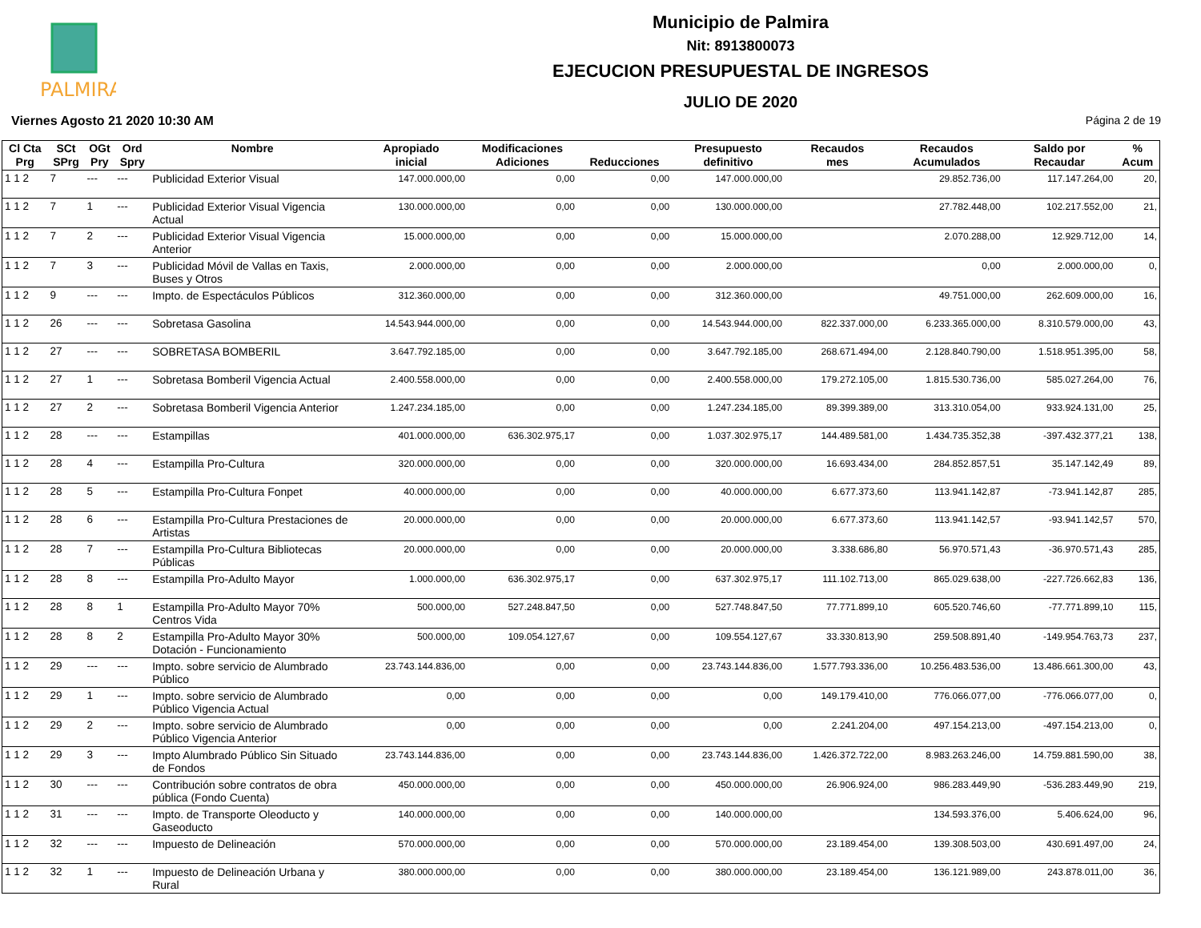PALMIRA
Municipio de Palmira
Nit: 8913800073
EJECUCION PRESUPUESTAL DE INGRESOS
JULIO DE 2020
Viernes Agosto 21 2020 10:30 AM Página 2 de 19
| Cl Cta Prg | SCt SPrg | OGt Pry | Ord Spry | Nombre | Apropiado inicial | Modificaciones Adiciones | Reducciones | Presupuesto definitivo | Recaudos mes | Recaudos Acumulados | Saldo por Recaudar | % Acum |
| --- | --- | --- | --- | --- | --- | --- | --- | --- | --- | --- | --- | --- |
| 1 1 2 | 7 | --- | --- | Publicidad Exterior Visual | 147.000.000,00 | 0,00 | 0,00 | 147.000.000,00 | | 29.852.736,00 | 117.147.264,00 | 20, |
| 1 1 2 | 7 | 1 | --- | Publicidad Exterior Visual Vigencia Actual | 130.000.000,00 | 0,00 | 0,00 | 130.000.000,00 | | 27.782.448,00 | 102.217.552,00 | 21, |
| 1 1 2 | 7 | 2 | --- | Publicidad Exterior Visual Vigencia Anterior | 15.000.000,00 | 0,00 | 0,00 | 15.000.000,00 | | 2.070.288,00 | 12.929.712,00 | 14, |
| 1 1 2 | 7 | 3 | --- | Publicidad Móvil de Vallas en Taxis, Buses y Otros | 2.000.000,00 | 0,00 | 0,00 | 2.000.000,00 | | 0,00 | 2.000.000,00 | 0, |
| 1 1 2 | 9 | --- | --- | Impto. de Espectáculos Públicos | 312.360.000,00 | 0,00 | 0,00 | 312.360.000,00 | | 49.751.000,00 | 262.609.000,00 | 16, |
| 1 1 2 | 26 | --- | --- | Sobretasa Gasolina | 14.543.944.000,00 | 0,00 | 0,00 | 14.543.944.000,00 | 822.337.000,00 | 6.233.365.000,00 | 8.310.579.000,00 | 43, |
| 1 1 2 | 27 | --- | --- | SOBRETASA BOMBERIL | 3.647.792.185,00 | 0,00 | 0,00 | 3.647.792.185,00 | 268.671.494,00 | 2.128.840.790,00 | 1.518.951.395,00 | 58, |
| 1 1 2 | 27 | 1 | --- | Sobretasa Bomberil Vigencia Actual | 2.400.558.000,00 | 0,00 | 0,00 | 2.400.558.000,00 | 179.272.105,00 | 1.815.530.736,00 | 585.027.264,00 | 76, |
| 1 1 2 | 27 | 2 | --- | Sobretasa Bomberil Vigencia Anterior | 1.247.234.185,00 | 0,00 | 0,00 | 1.247.234.185,00 | 89.399.389,00 | 313.310.054,00 | 933.924.131,00 | 25, |
| 1 1 2 | 28 | --- | --- | Estampillas | 401.000.000,00 | 636.302.975,17 | 0,00 | 1.037.302.975,17 | 144.489.581,00 | 1.434.735.352,38 | -397.432.377,21 | 138, |
| 1 1 2 | 28 | 4 | --- | Estampilla Pro-Cultura | 320.000.000,00 | 0,00 | 0,00 | 320.000.000,00 | 16.693.434,00 | 284.852.857,51 | 35.147.142,49 | 89, |
| 1 1 2 | 28 | 5 | --- | Estampilla Pro-Cultura Fonpet | 40.000.000,00 | 0,00 | 0,00 | 40.000.000,00 | 6.677.373,60 | 113.941.142,87 | -73.941.142,87 | 285, |
| 1 1 2 | 28 | 6 | --- | Estampilla Pro-Cultura Prestaciones de Artistas | 20.000.000,00 | 0,00 | 0,00 | 20.000.000,00 | 6.677.373,60 | 113.941.142,57 | -93.941.142,57 | 570, |
| 1 1 2 | 28 | 7 | --- | Estampilla Pro-Cultura Bibliotecas Públicas | 20.000.000,00 | 0,00 | 0,00 | 20.000.000,00 | 3.338.686,80 | 56.970.571,43 | -36.970.571,43 | 285, |
| 1 1 2 | 28 | 8 | --- | Estampilla Pro-Adulto Mayor | 1.000.000,00 | 636.302.975,17 | 0,00 | 637.302.975,17 | 111.102.713,00 | 865.029.638,00 | -227.726.662,83 | 136, |
| 1 1 2 | 28 | 8 | 1 | Estampilla Pro-Adulto Mayor 70% Centros Vida | 500.000,00 | 527.248.847,50 | 0,00 | 527.748.847,50 | 77.771.899,10 | 605.520.746,60 | -77.771.899,10 | 115, |
| 1 1 2 | 28 | 8 | 2 | Estampilla Pro-Adulto Mayor 30% Dotación - Funcionamiento | 500.000,00 | 109.054.127,67 | 0,00 | 109.554.127,67 | 33.330.813,90 | 259.508.891,40 | -149.954.763,73 | 237, |
| 1 1 2 | 29 | --- | --- | Impto. sobre servicio de Alumbrado Público | 23.743.144.836,00 | 0,00 | 0,00 | 23.743.144.836,00 | 1.577.793.336,00 | 10.256.483.536,00 | 13.486.661.300,00 | 43, |
| 1 1 2 | 29 | 1 | --- | Impto. sobre servicio de Alumbrado Público Vigencia Actual | 0,00 | 0,00 | 0,00 | 0,00 | 149.179.410,00 | 776.066.077,00 | -776.066.077,00 | 0, |
| 1 1 2 | 29 | 2 | --- | Impto. sobre servicio de Alumbrado Público Vigencia Anterior | 0,00 | 0,00 | 0,00 | 0,00 | 2.241.204,00 | 497.154.213,00 | -497.154.213,00 | 0, |
| 1 1 2 | 29 | 3 | --- | Impto Alumbrado Público Sin Situado de Fondos | 23.743.144.836,00 | 0,00 | 0,00 | 23.743.144.836,00 | 1.426.372.722,00 | 8.983.263.246,00 | 14.759.881.590,00 | 38, |
| 1 1 2 | 30 | --- | --- | Contribución sobre contratos de obra pública (Fondo Cuenta) | 450.000.000,00 | 0,00 | 0,00 | 450.000.000,00 | 26.906.924,00 | 986.283.449,90 | -536.283.449,90 | 219, |
| 1 1 2 | 31 | --- | --- | Impto. de Transporte Oleoducto y Gaseoducto | 140.000.000,00 | 0,00 | 0,00 | 140.000.000,00 | | 134.593.376,00 | 5.406.624,00 | 96, |
| 1 1 2 | 32 | --- | --- | Impuesto de Delineación | 570.000.000,00 | 0,00 | 0,00 | 570.000.000,00 | 23.189.454,00 | 139.308.503,00 | 430.691.497,00 | 24, |
| 1 1 2 | 32 | 1 | --- | Impuesto de Delineación Urbana y Rural | 380.000.000,00 | 0,00 | 0,00 | 380.000.000,00 | 23.189.454,00 | 136.121.989,00 | 243.878.011,00 | 36, |